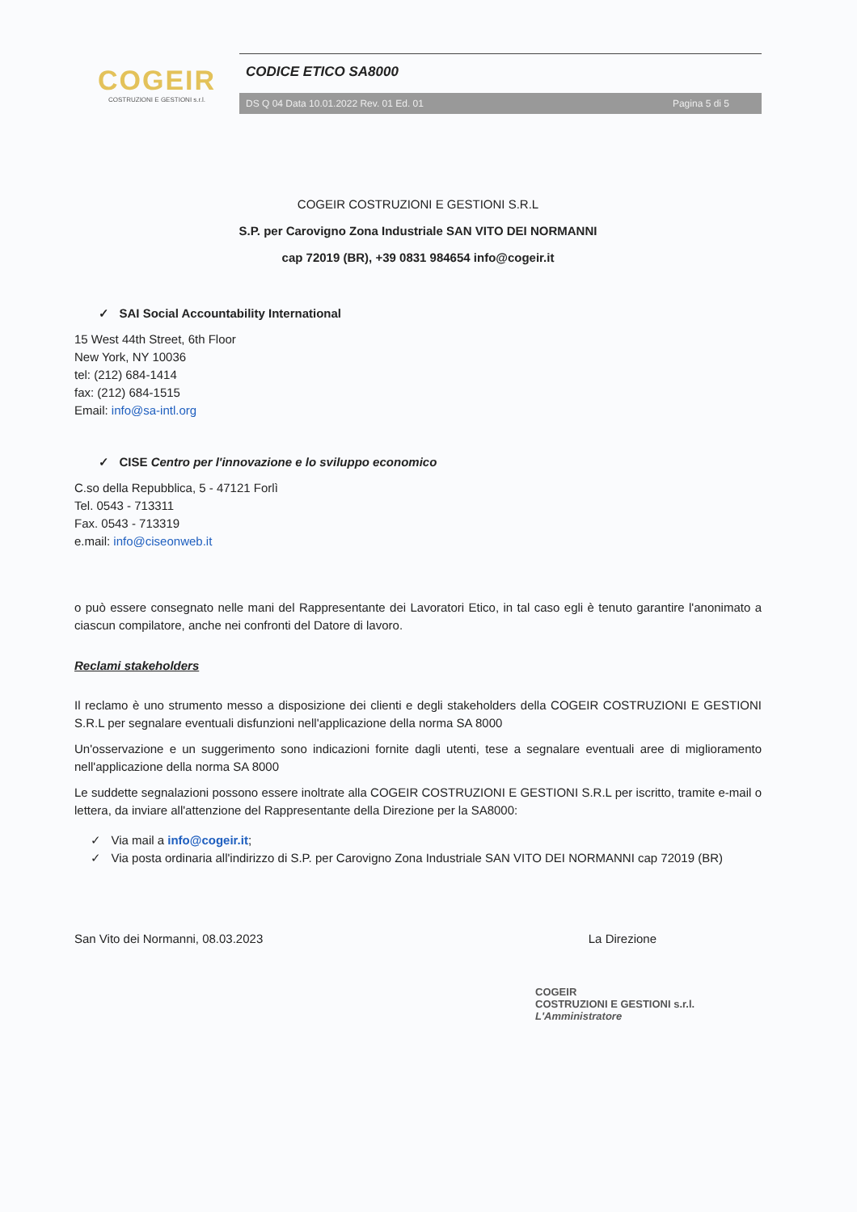COGEIR
COSTRUZIONI E GESTIONI s.r.l.
CODICE ETICO SA8000
DS Q 04 Data 10.01.2022 Rev. 01 Ed. 01 Pagina 5 di 5
COGEIR COSTRUZIONI E GESTIONI S.R.L
S.P. per Carovigno Zona Industriale SAN VITO DEI NORMANNI
cap 72019 (BR), +39 0831 984654 info@cogeir.it
✓ SAI Social Accountability International
15 West 44th Street, 6th Floor
New York, NY 10036
tel: (212) 684-1414
fax: (212) 684-1515
Email: info@sa-intl.org
✓ CISE Centro per l'innovazione e lo sviluppo economico
C.so della Repubblica, 5 - 47121 Forlì
Tel. 0543 - 713311
Fax. 0543 - 713319
e.mail: info@ciseonweb.it
o può essere consegnato nelle mani del Rappresentante dei Lavoratori Etico, in tal caso egli è tenuto garantire l'anonimato a ciascun compilatore, anche nei confronti del Datore di lavoro.
Reclami stakeholders
Il reclamo è uno strumento messo a disposizione dei clienti e degli stakeholders della COGEIR COSTRUZIONI E GESTIONI S.R.L per segnalare eventuali disfunzioni nell'applicazione della norma SA 8000
Un'osservazione e un suggerimento sono indicazioni fornite dagli utenti, tese a segnalare eventuali aree di miglioramento nell'applicazione della norma SA 8000
Le suddette segnalazioni possono essere inoltrate alla COGEIR COSTRUZIONI E GESTIONI S.R.L per iscritto, tramite e-mail o lettera, da inviare all'attenzione del Rappresentante della Direzione per la SA8000:
✓ Via mail a info@cogeir.it;
✓ Via posta ordinaria all'indirizzo di S.P. per Carovigno Zona Industriale SAN VITO DEI NORMANNI cap 72019 (BR)
San Vito dei Normanni, 08.03.2023 La Direzione
COGEIR
COSTRUZIONI E GESTIONI s.r.l.
L'Amministratore